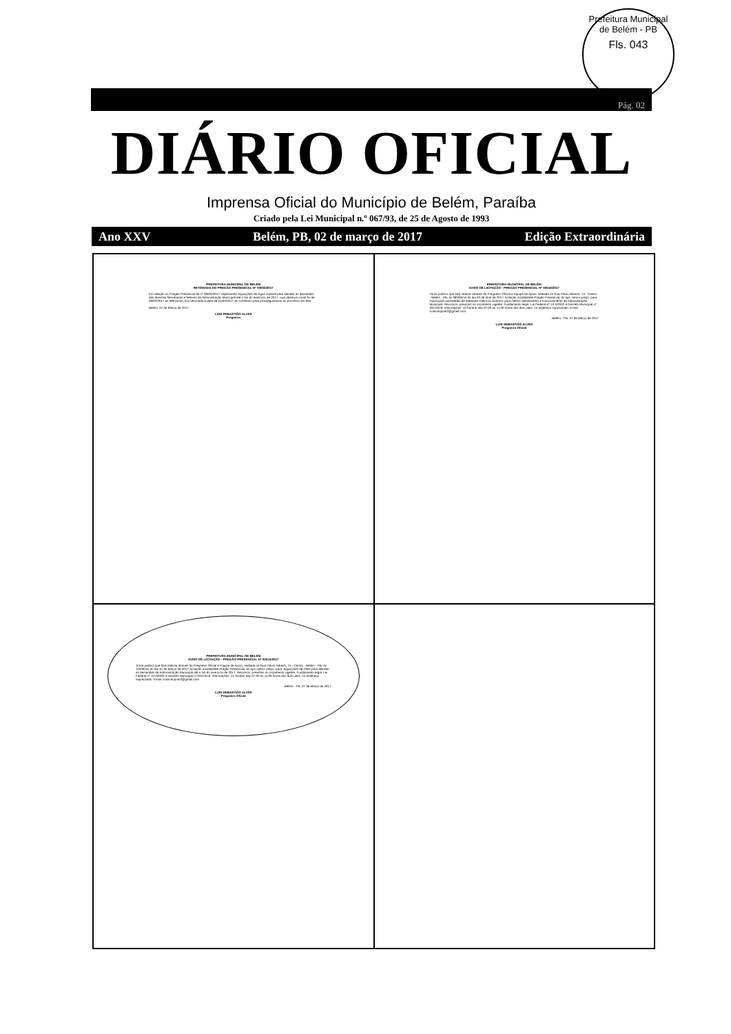Prefeitura Municipal de Belém - PB
Fls. 043
Pág. 02
DIÁRIO OFICIAL
Imprensa Oficial do Município de Belém, Paraíba
Criado pela Lei Municipal n.º 067/93, de 25 de Agosto de 1993
Ano XXV Belém, PB, 02 de março de 2017 Edição Extraordinária
PREFEITURA MUNICIPAL DE BELÉM
RETOMADA DO PREGÃO PRESENCIAL Nº 00002/2017
Em relação ao Pregão Presencial de nº 00002/2017 objetivando Aquisições de Água mineral para atender as demandas das diversas Secretarias e Setores da Administração Municipal até o fim do exercício de 2017, cuja abertura inicial foi de 09/02/2017 as 08h15min, fica retomada à data de 21/03/2017 as 11h00min para prosseguimento ao processo em tela.
Belém, 07 de Março de 2017
LUIS SEBASTIÃO ALVES
Pregoeiro
PREFEITURA MUNICIPAL DE BELÉM
AVISO DE LICITAÇÃO - PREGÃO PRESENCIAL Nº 00016/2017
Torna público que fará realizar através do Pregoeiro Oficial e Equipe de Apoio, sediada na Rua Flávio Ribeiro, 74 - Centro - Belém - PB, às 08h00min do dia 03 de Abril de 2017, licitação modalidade Pregão Presencial, do tipo menor preço, para: Aquisições parceladas de Materiais Elétricos diversos para melhor atendimento e funcionamento da Administração Municipal. Recursos: previstos no orçamento vigente. Fundamento legal: Lei Federal nº 10.520/02 e Decreto Municipal nº 031/2016. Informações: no horário das 07:00 as 11:00 horas dos dias úteis, no endereço supracitado. Email: licitacaopmb2@gmail.com
Belém - PB, 07 de Março de 2017
LUIS SEBASTIÃO ALVES
Pregoeiro Oficial
PREFEITURA MUNICIPAL DE BELÉM
AVISO DE LICITAÇÃO - PREGÃO PRESENCIAL Nº 00015/2017
Torna público que fará realizar através do Pregoeiro Oficial e Equipe de Apoio, sediada na Rua Flávio Ribeiro, 74 - Centro - Belém - PB, às 11h00min do dia 31 de Março de 2017, licitação modalidade Pregão Presencial, do tipo menor preço, para: Aquisições de Pães para atender as demandas da Administração Municipal até o fim do exercício de 2017. Recursos: previstos no orçamento vigente. Fundamento legal: Lei Federal nº 10.520/02 e Decreto Municipal nº 031/2016. Informações: no horário das 07:00 as 11:00 horas dos dias úteis, no endereço supracitado. Email: licitacaopmb2@gmail.com
Belém - PB, 07 de Março de 2017
LUIS SEBASTIÃO ALVES
Pregoeiro Oficial